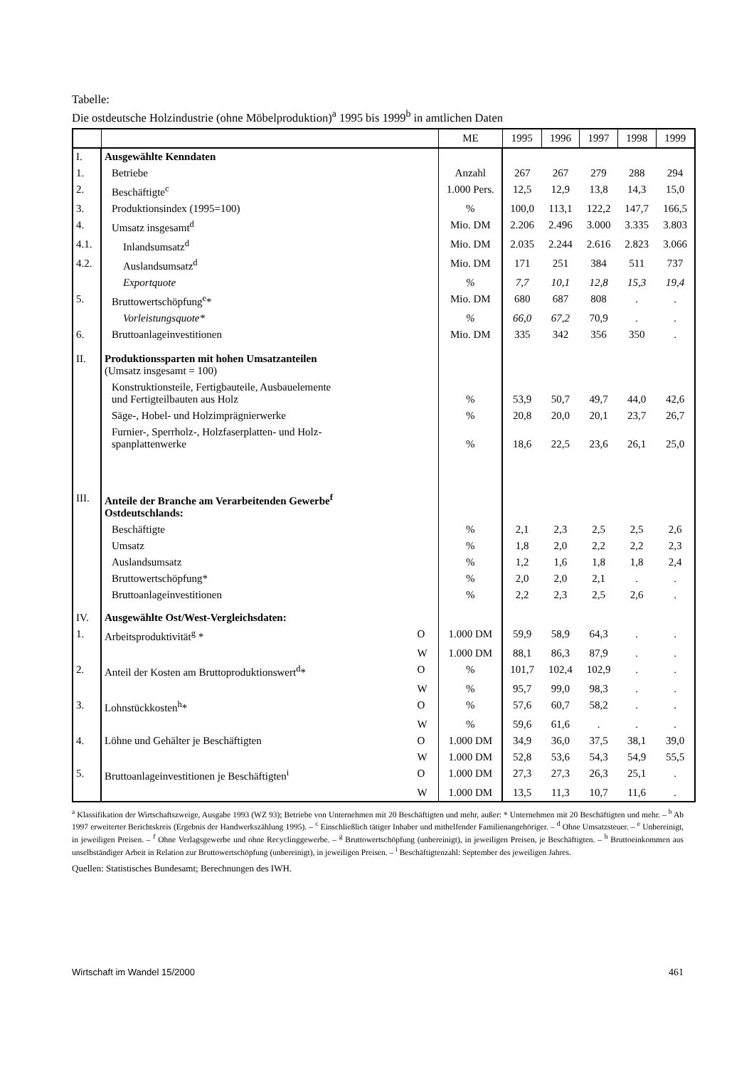Tabelle:
Die ostdeutsche Holzindustrie (ohne Möbelproduktion)<sup>a</sup> 1995 bis 1999<sup>b</sup> in amtlichen Daten
| | | | ME | 1995 | 1996 | 1997 | 1998 | 1999 |
| --- | --- | --- | --- | --- | --- | --- | --- | --- |
| I. | Ausgewählte Kenndaten | | | | | | | |
| 1. | Betriebe | | Anzahl | 267 | 267 | 279 | 288 | 294 |
| 2. | Beschäftigte<sup>c</sup> | | 1.000 Pers. | 12,5 | 12,9 | 13,8 | 14,3 | 15,0 |
| 3. | Produktionsindex (1995=100) | | % | 100,0 | 113,1 | 122,2 | 147,7 | 166,5 |
| 4. | Umsatz insgesamt<sup>d</sup> | | Mio. DM | 2.206 | 2.496 | 3.000 | 3.335 | 3.803 |
| 4.1. | Inlandsumsatz<sup>d</sup> | | Mio. DM | 2.035 | 2.244 | 2.616 | 2.823 | 3.066 |
| 4.2. | Auslandsumsatz<sup>d</sup> | | Mio. DM | 171 | 251 | 384 | 511 | 737 |
| | Exportquote | | % | 7,7 | 10,1 | 12,8 | 15,3 | 19,4 |
| 5. | Bruttowertschöpfung<sup>e</sup>* | | Mio. DM | 680 | 687 | 808 | . | . |
| | Vorleistungsquote* | | % | 66,0 | 67,2 | 70,9 | . | . |
| 6. | Bruttoanlageinvestitionen | | Mio. DM | 335 | 342 | 356 | 350 | . |
| II. | Produktionssparten mit hohen Umsatzanteilen (Umsatz insgesamt = 100) | | | | | | | |
| | Konstruktionsteile, Fertigbauteile, Ausbauelemente und Fertigteilbauten aus Holz | | % | 53,9 | 50,7 | 49,7 | 44,0 | 42,6 |
| | Säge-, Hobel- und Holzimprägnierwerke | | % | 20,8 | 20,0 | 20,1 | 23,7 | 26,7 |
| | Furnier-, Sperrholz-, Holzfaserplatten- und Holz- spanplattenwerke | | % | 18,6 | 22,5 | 23,6 | 26,1 | 25,0 |
| III. | Anteile der Branche am Verarbeitenden Gewerbe<sup>f</sup> Ostdeutschlands: | | | | | | | |
| | Beschäftigte | | % | 2,1 | 2,3 | 2,5 | 2,5 | 2,6 |
| | Umsatz | | % | 1,8 | 2,0 | 2,2 | 2,2 | 2,3 |
| | Auslandsumsatz | | % | 1,2 | 1,6 | 1,8 | 1,8 | 2,4 |
| | Bruttowertschöpfung* | | % | 2,0 | 2,0 | 2,1 | . | . |
| | Bruttoanlageinvestitionen | | % | 2,2 | 2,3 | 2,5 | 2,6 | . |
| IV. | Ausgewählte Ost/West-Vergleichsdaten: | | | | | | | |
| 1. | Arbeitsproduktivität<sup>g</sup> * | O | 1.000 DM | 59,9 | 58,9 | 64,3 | . | . |
| | | W | 1.000 DM | 88,1 | 86,3 | 87,9 | . | . |
| 2. | Anteil der Kosten am Bruttoproduktionswert<sup>d</sup>* | O | % | 101,7 | 102,4 | 102,9 | . | . |
| | | W | % | 95,7 | 99,0 | 98,3 | . | . |
| 3. | Lohnstückkosten<sup>h</sup>* | O | % | 57,6 | 60,7 | 58,2 | . | . |
| | | W | % | 59,6 | 61,6 | . | . | . |
| 4. | Löhne und Gehälter je Beschäftigten | O | 1.000 DM | 34,9 | 36,0 | 37,5 | 38,1 | 39,0 |
| | | W | 1.000 DM | 52,8 | 53,6 | 54,3 | 54,9 | 55,5 |
| 5. | Bruttoanlageinvestitionen je Beschäftigten<sup>i</sup> | O | 1.000 DM | 27,3 | 27,3 | 26,3 | 25,1 | . |
| | | W | 1.000 DM | 13,5 | 11,3 | 10,7 | 11,6 | . |
<sup>a</sup> Klassifikation der Wirtschaftszweige, Ausgabe 1993 (WZ 93); Betriebe von Unternehmen mit 20 Beschäftigten und mehr, außer: * Unternehmen mit 20 Beschäftigten und mehr. – <sup>b</sup> Ab 1997 erweiterter Berichtskreis (Ergebnis der Handwerkszählung 1995). – <sup>c</sup> Einschließlich tätiger Inhaber und mithelfender Familienangehöriger. – <sup>d</sup> Ohne Umsatzsteuer. – <sup>e</sup> Unbereinigt, in jeweiligen Preisen. – <sup>f</sup> Ohne Verlagsgewerbe und ohne Recyclinggewerbe. – <sup>g</sup> Bruttowertschöpfung (unbereinigt), in jeweiligen Preisen, je Beschäftigten. – <sup>h</sup> Bruttoeinkommen aus unselbständiger Arbeit in Relation zur Bruttowertschöpfung (unbereinigt), in jeweiligen Preisen. – <sup>i</sup> Beschäftigtenzahl: September des jeweiligen Jahres.
Quellen: Statistisches Bundesamt; Berechnungen des IWH.
Wirtschaft im Wandel 15/2000 461